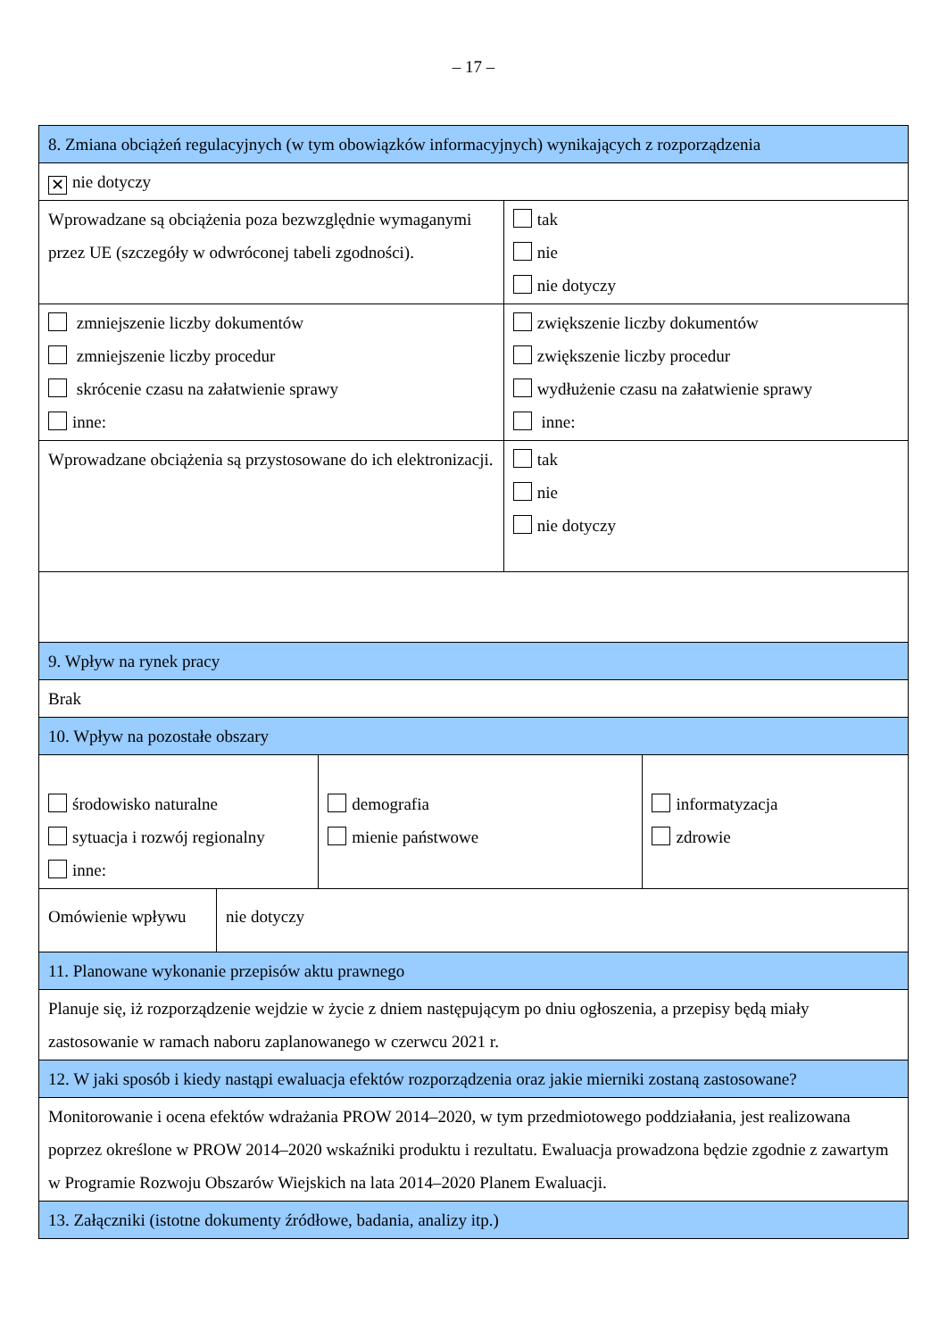– 17 –
| 8. Zmiana obciążeń regulacyjnych (w tym obowiązków informacyjnych) wynikających z rozporządzenia | | | | |
| ✕ nie dotyczy | | | | |
| Wprowadzane są obciążenia poza bezwzględnie wymaganymi przez UE (szczegóły w odwróconej tabeli zgodności). | | | tak nie nie dotyczy | |
| zmniejszenie liczby dokumentów zmniejszenie liczby procedur skrócenie czasu na załatwienie sprawy inne: | | | zwiększenie liczby dokumentów zwiększenie liczby procedur wydłużenie czasu na załatwienie sprawy inne: | |
| Wprowadzane obciążenia są przystosowane do ich elektronizacji. | | | tak nie nie dotyczy | |
| 9. Wpływ na rynek pracy | | | | |
| Brak | | | | |
| 10. Wpływ na pozostałe obszary | | | | |
| środowisko naturalne sytuacja i rozwój regionalny inne: | | demografia mienie państwowe | | informatyzacja zdrowie |
| Omówienie wpływu | nie dotyczy | | | |
| 11. Planowane wykonanie przepisów aktu prawnego | | | | |
| Planuje się, iż rozporządzenie wejdzie w życie z dniem następującym po dniu ogłoszenia, a przepisy będą miały zastosowanie w ramach naboru zaplanowanego w czerwcu 2021 r. | | | | |
| 12. W jaki sposób i kiedy nastąpi ewaluacja efektów rozporządzenia oraz jakie mierniki zostaną zastosowane? | | | | |
| Monitorowanie i ocena efektów wdrażania PROW 2014–2020, w tym przedmiotowego poddziałania, jest realizowana poprzez określone w PROW 2014–2020 wskaźniki produktu i rezultatu. Ewaluacja prowadzona będzie zgodnie z zawartym w Programie Rozwoju Obszarów Wiejskich na lata 2014–2020 Planem Ewaluacji. | | | | |
| 13. Załączniki (istotne dokumenty źródłowe, badania, analizy itp.) | | | | |